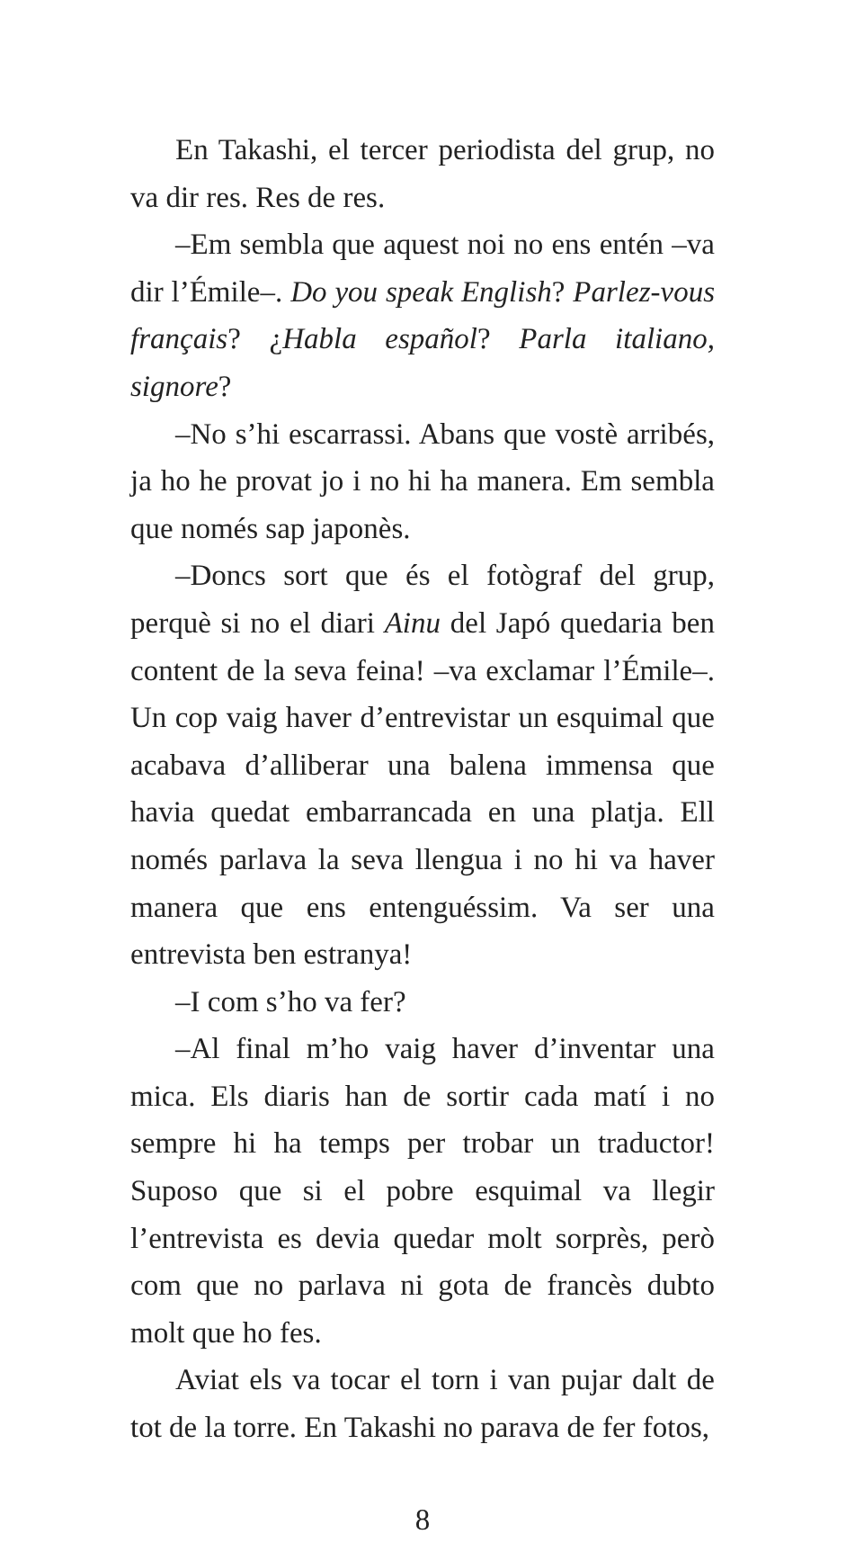En Takashi, el tercer periodista del grup, no va dir res. Res de res.
–Em sembla que aquest noi no ens entén –va dir l’Émile–. Do you speak English? Parlez-vous français? ¿Habla español? Parla italiano, signore?
–No s’hi escarrassi. Abans que vostè arribés, ja ho he provat jo i no hi ha manera. Em sembla que només sap japonès.
–Doncs sort que és el fotògraf del grup, perquè si no el diari Ainu del Japó quedaria ben content de la seva feina! –va exclamar l’Émile–. Un cop vaig haver d’entrevistar un esquimal que acabava d’alliberar una balena immensa que havia quedat embarrancada en una platja. Ell només parlava la seva llengua i no hi va haver manera que ens entenguéssim. Va ser una entrevista ben estranya!
–I com s’ho va fer?
–Al final m’ho vaig haver d’inventar una mica. Els diaris han de sortir cada matí i no sempre hi ha temps per trobar un traductor! Suposo que si el pobre esquimal va llegir l’entrevista es devia quedar molt sorprès, però com que no parlava ni gota de francès dubto molt que ho fes.
Aviat els va tocar el torn i van pujar dalt de tot de la torre. En Takashi no parava de fer fotos,
8